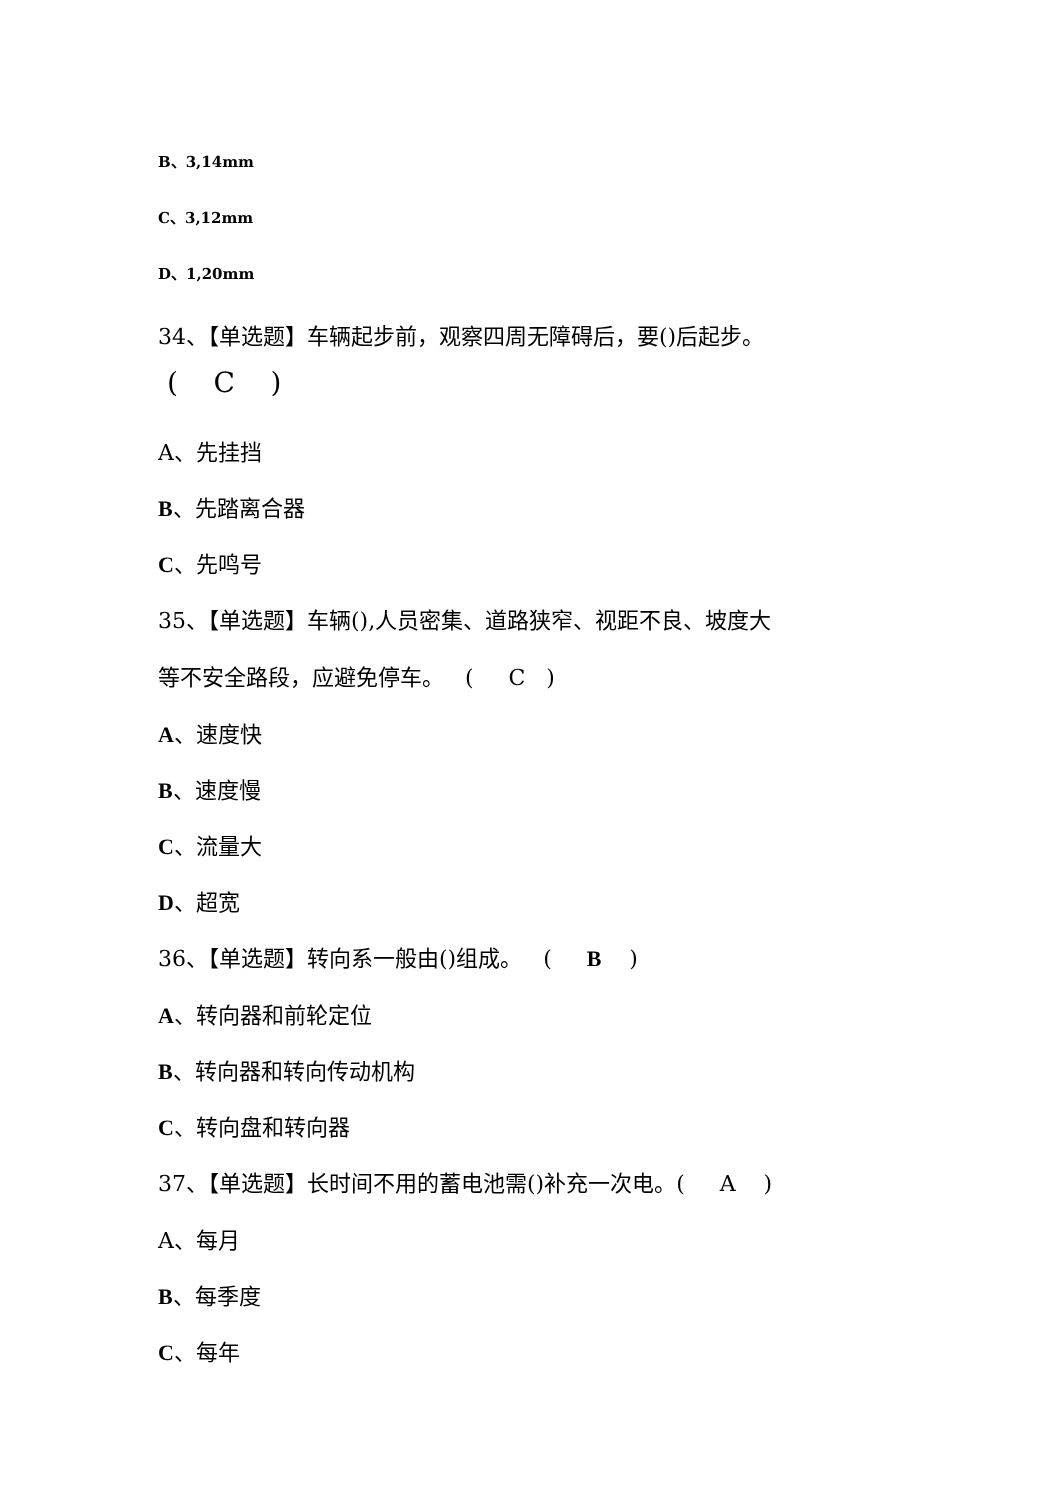B、3,14mm
C、3,12mm
D、1,20mm
34、【单选题】车辆起步前，观察四周无障碍后，要()后起步。
( C )
A、先挂挡
B、先踏离合器
C、先鸣号
35、【单选题】车辆(),人员密集、道路狭窄、视距不良、坡度大
等不安全路段，应避免停车。 ( C )
A、速度快
B、速度慢
C、流量大
D、超宽
36、【单选题】转向系一般由()组成。 ( B )
A、转向器和前轮定位
B、转向器和转向传动机构
C、转向盘和转向器
37、【单选题】长时间不用的蓄电池需()补充一次电。( A )
A、每月
B、每季度
C、每年